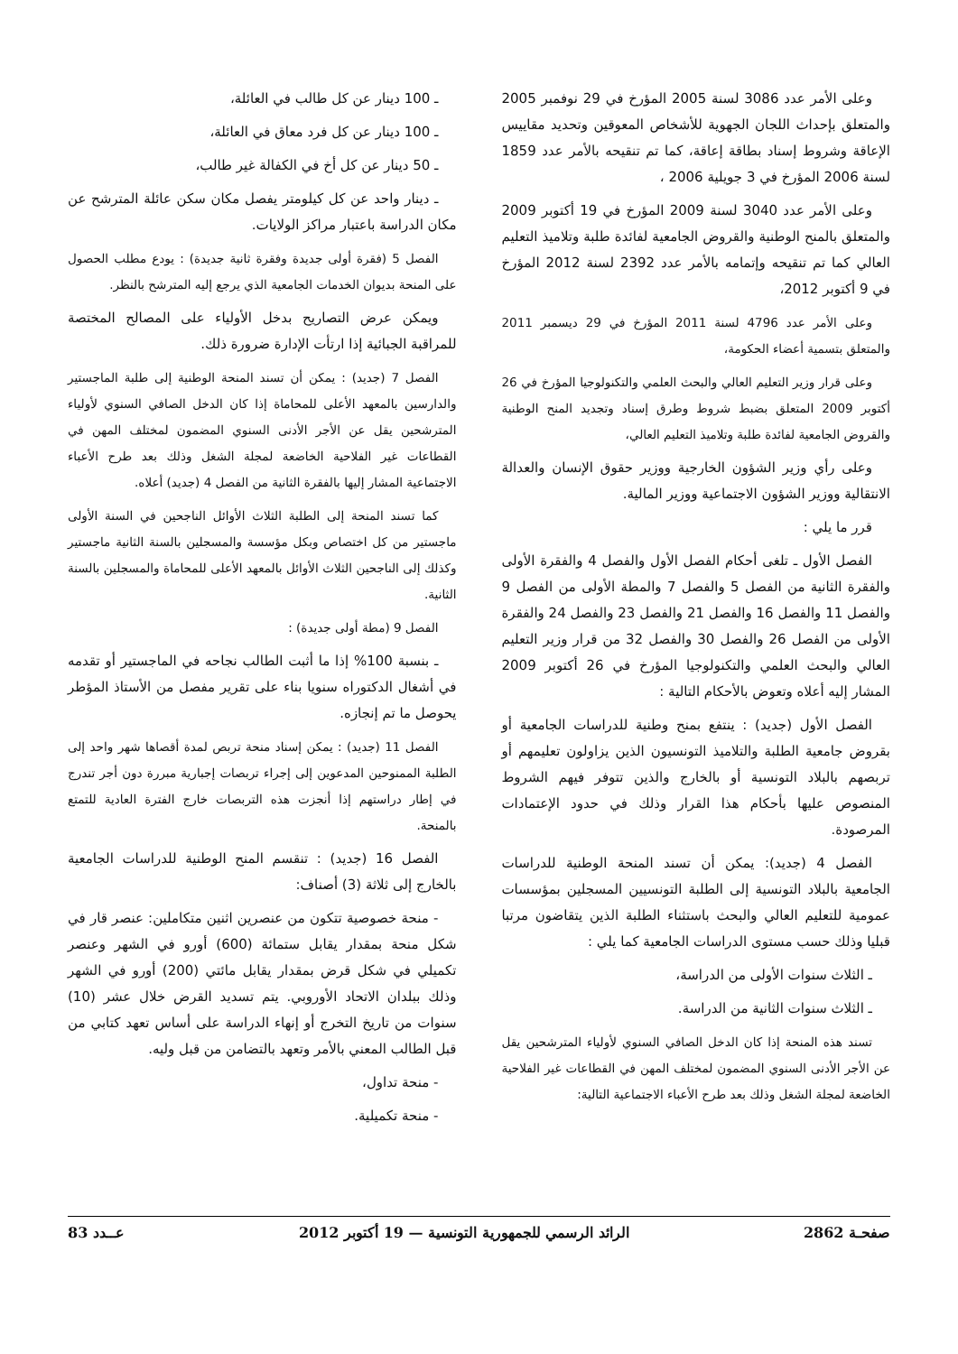وعلى الأمر عدد 3086 لسنة 2005 المؤرخ في 29 نوفمبر 2005 والمتعلق بإحداث اللجان الجهوية للأشخاص المعوقين وتحديد مقاييس الإعاقة وشروط إسناد بطاقة إعاقة، كما تم تنقيحه بالأمر عدد 1859 لسنة 2006 المؤرخ في 3 جويلية 2006 ،
وعلى الأمر عدد 3040 لسنة 2009 المؤرخ في 19 أكتوبر 2009 والمتعلق بالمنح الوطنية والقروض الجامعية لفائدة طلبة وتلاميذ التعليم العالي كما تم تنقيحه وإتمامه بالأمر عدد 2392 لسنة 2012 المؤرخ في 9 أكتوبر 2012،
وعلى الأمر عدد 4796 لسنة 2011 المؤرخ في 29 ديسمبر 2011 والمتعلق بتسمية أعضاء الحكومة،
وعلى قرار وزير التعليم العالي والبحث العلمي والتكنولوجيا المؤرخ في 26 أكتوبر 2009 المتعلق بضبط شروط وطرق إسناد وتجديد المنح الوطنية والقروض الجامعية لفائدة طلبة وتلاميذ التعليم العالي،
وعلى رأي وزير الشؤون الخارجية ووزير حقوق الإنسان والعدالة الانتقالية ووزير الشؤون الاجتماعية ووزير المالية.
قرر ما يلي :
الفصل الأول ـ تلغى أحكام الفصل الأول والفصل 4 والفقرة الأولى والفقرة الثانية من الفصل 5 والفصل 7 والمطة الأولى من الفصل 9 والفصل 11 والفصل 16 والفصل 21 والفصل 23 والفصل 24 والفقرة الأولى من الفصل 26 والفصل 30 والفصل 32 من قرار وزير التعليم العالي والبحث العلمي والتكنولوجيا المؤرخ في 26 أكتوبر 2009 المشار إليه أعلاه وتعوض بالأحكام التالية :
الفصل الأول (جديد) : ينتفع بمنح وطنية للدراسات الجامعية أو بقروض جامعية الطلبة والتلاميذ التونسيون الذين يزاولون تعليمهم أو تربصهم بالبلاد التونسية أو بالخارج والذين تتوفر فيهم الشروط المنصوص عليها بأحكام هذا القرار وذلك في حدود الإعتمادات المرصودة.
الفصل 4 (جديد): يمكن أن تسند المنحة الوطنية للدراسات الجامعية بالبلاد التونسية إلى الطلبة التونسيين المسجلين بمؤسسات عمومية للتعليم العالي والبحث باستثناء الطلبة الذين يتقاضون مرتبا قبليا وذلك حسب مستوى الدراسات الجامعية كما يلي :
ـ الثلاث سنوات الأولى من الدراسة،
ـ الثلاث سنوات الثانية من الدراسة.
تسند هذه المنحة إذا كان الدخل الصافي السنوي لأولياء المترشحين يقل عن الأجر الأدنى السنوي المضمون لمختلف المهن في القطاعات غير الفلاحية الخاضعة لمجلة الشغل وذلك بعد طرح الأعباء الاجتماعية التالية:
ـ 100 دينار عن كل طالب في العائلة،
ـ 100 دينار عن كل فرد معاق في العائلة،
ـ 50 دينار عن كل أخ في الكفالة غير طالب،
ـ دينار واحد عن كل كيلومتر يفصل مكان سكن عائلة المترشح عن مكان الدراسة باعتبار مراكز الولايات.
الفصل 5 (فقرة أولى جديدة وفقرة ثانية جديدة) : يودع مطلب الحصول على المنحة بديوان الخدمات الجامعية الذي يرجع إليه المترشح بالنظر.
ويمكن عرض التصاريح بدخل الأولياء على المصالح المختصة للمراقبة الجبائية إذا ارتأت الإدارة ضرورة ذلك.
الفصل 7 (جديد) : يمكن أن تسند المنحة الوطنية إلى طلبة الماجستير والدارسين بالمعهد الأعلى للمحاماة إذا كان الدخل الصافي السنوي لأولياء المترشحين يقل عن الأجر الأدنى السنوي المضمون لمختلف المهن في القطاعات غير الفلاحية الخاضعة لمجلة الشغل وذلك بعد طرح الأعباء الاجتماعية المشار إليها بالفقرة الثانية من الفصل 4 (جديد) أعلاه.
كما تسند المنحة إلى الطلبة الثلاث الأوائل الناجحين في السنة الأولى ماجستير من كل اختصاص وبكل مؤسسة والمسجلين بالسنة الثانية ماجستير وكذلك إلى الناجحين الثلاث الأوائل بالمعهد الأعلى للمحاماة والمسجلين بالسنة الثانية.
الفصل 9 (مطة أولى جديدة) :
ـ بنسبة 100% إذا ما أثبت الطالب نجاحه في الماجستير أو تقدمه في أشغال الدكتوراه سنويا بناء على تقرير مفصل من الأستاذ المؤطر يحوصل ما تم إنجازه.
الفصل 11 (جديد) : يمكن إسناد منحة تربص لمدة أقصاها شهر واحد إلى الطلبة الممنوحين المدعوين إلى إجراء تربصات إجبارية مبررة دون أجر تندرج في إطار دراستهم إذا أنجزت هذه التربصات خارج الفترة العادية للتمتع بالمنحة.
الفصل 16 (جديد) : تنقسم المنح الوطنية للدراسات الجامعية بالخارج إلى ثلاثة (3) أصناف:
- منحة خصوصية تتكون من عنصرين اثنين متكاملين: عنصر قار في شكل منحة بمقدار يقابل ستمائة (600) أورو في الشهر وعنصر تكميلي في شكل قرض بمقدار يقابل مائتي (200) أورو في الشهر وذلك ببلدان الاتحاد الأوروبي. يتم تسديد القرض خلال عشر (10) سنوات من تاريخ التخرج أو إنهاء الدراسة على أساس تعهد كتابي من قبل الطالب المعني بالأمر وتعهد بالتضامن من قبل وليه.
- منحة تداول،
- منحة تكميلية.
صفحـة 2862 الرائد الرسمي للجمهورية التونسية — 19 أكتوبر 2012 عــدد 83